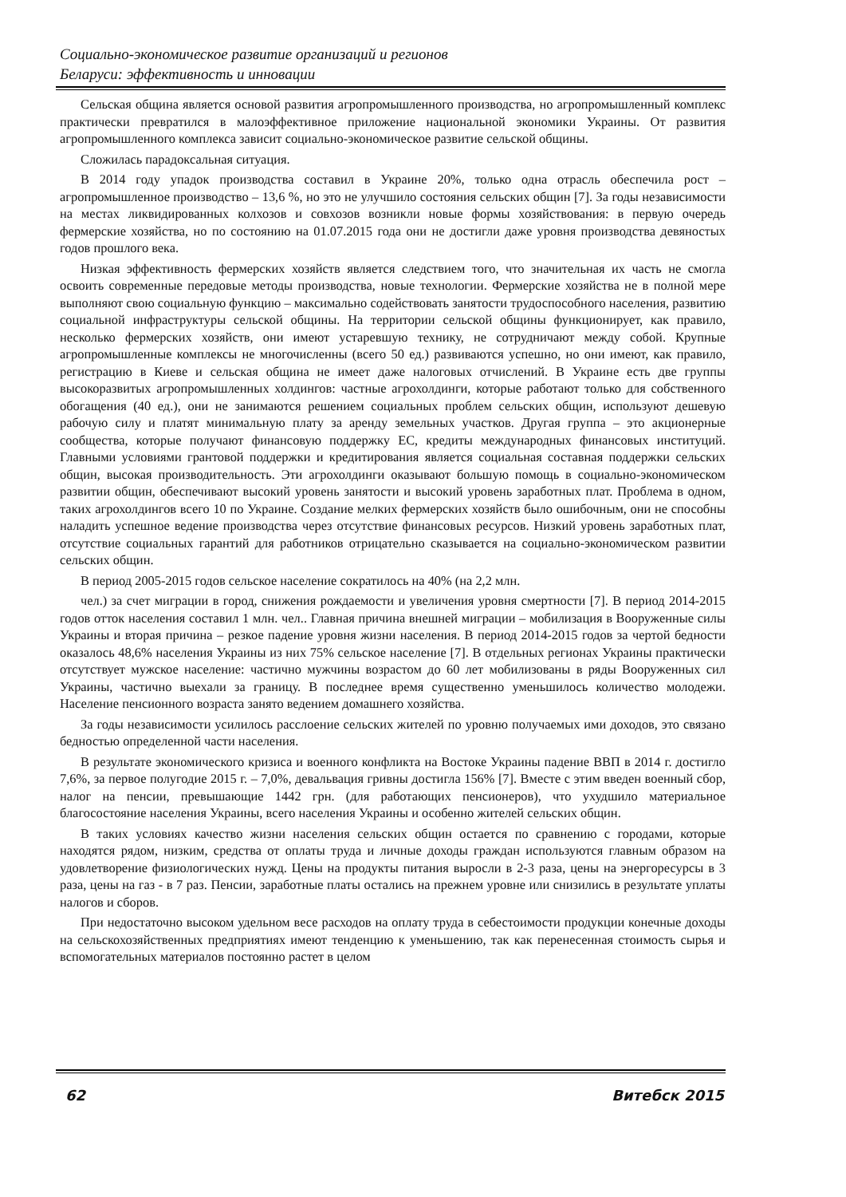Социально-экономическое развитие организаций и регионов
Беларуси: эффективность и инновации
Сельская община является основой развития агропромышленного производства, но агропромышленный комплекс практически превратился в малоэффективное приложение национальной экономики Украины. От развития агропромышленного комплекса зависит социально-экономическое развитие сельской общины.
Сложилась парадоксальная ситуация.
В 2014 году упадок производства составил в Украине 20%, только одна отрасль обеспечила рост – агропромышленное производство – 13,6 %, но это не улучшило состояния сельских общин [7]. За годы независимости на местах ликвидированных колхозов и совхозов возникли новые формы хозяйствования: в первую очередь фермерские хозяйства, но по состоянию на 01.07.2015 года они не достигли даже уровня производства девяностых годов прошлого века.
Низкая эффективность фермерских хозяйств является следствием того, что значительная их часть не смогла освоить современные передовые методы производства, новые технологии. Фермерские хозяйства не в полной мере выполняют свою социальную функцию – максимально содействовать занятости трудоспособного населения, развитию социальной инфраструктуры сельской общины. На территории сельской общины функционирует, как правило, несколько фермерских хозяйств, они имеют устаревшую технику, не сотрудничают между собой. Крупные агропромышленные комплексы не многочисленны (всего 50 ед.) развиваются успешно, но они имеют, как правило, регистрацию в Киеве и сельская община не имеет даже налоговых отчислений. В Украине есть две группы высокоразвитых агропромышленных холдингов: частные агрохолдинги, которые работают только для собственного обогащения (40 ед.), они не занимаются решением социальных проблем сельских общин, используют дешевую рабочую силу и платят минимальную плату за аренду земельных участков. Другая группа – это акционерные сообщества, которые получают финансовую поддержку ЕС, кредиты международных финансовых институций. Главными условиями грантовой поддержки и кредитирования является социальная составная поддержки сельских общин, высокая производительность. Эти агрохолдинги оказывают большую помощь в социально-экономическом развитии общин, обеспечивают высокий уровень занятости и высокий уровень заработных плат. Проблема в одном, таких агрохолдингов всего 10 по Украине. Создание мелких фермерских хозяйств было ошибочным, они не способны наладить успешное ведение производства через отсутствие финансовых ресурсов. Низкий уровень заработных плат, отсутствие социальных гарантий для работников отрицательно сказывается на социально-экономическом развитии сельских общин.
В период 2005-2015 годов сельское население сократилось на 40% (на 2,2 млн.
чел.) за счет миграции в город, снижения рождаемости и увеличения уровня смертности [7]. В период 2014-2015 годов отток населения составил 1 млн. чел.. Главная причина внешней миграции – мобилизация в Вооруженные силы Украины и вторая причина – резкое падение уровня жизни населения. В период 2014-2015 годов за чертой бедности оказалось 48,6% населения Украины из них 75% сельское население [7]. В отдельных регионах Украины практически отсутствует мужское население: частично мужчины возрастом до 60 лет мобилизованы в ряды Вооруженных сил Украины, частично выехали за границу. В последнее время существенно уменьшилось количество молодежи. Население пенсионного возраста занято ведением домашнего хозяйства.
За годы независимости усилилось расслоение сельских жителей по уровню получаемых ими доходов, это связано бедностью определенной части населения.
В результате экономического кризиса и военного конфликта на Востоке Украины падение ВВП в 2014 г. достигло 7,6%, за первое полугодие 2015 г. – 7,0%, девальвация гривны достигла 156% [7]. Вместе с этим введен военный сбор, налог на пенсии, превышающие 1442 грн. (для работающих пенсионеров), что ухудшило материальное благосостояние населения Украины, всего населения Украины и особенно жителей сельских общин.
В таких условиях качество жизни населения сельских общин остается по сравнению с городами, которые находятся рядом, низким, средства от оплаты труда и личные доходы граждан используются главным образом на удовлетворение физиологических нужд. Цены на продукты питания выросли в 2-3 раза, цены на энергоресурсы в 3 раза, цены на газ - в 7 раз. Пенсии, заработные платы остались на прежнем уровне или снизились в результате уплаты налогов и сборов.
При недостаточно высоком удельном весе расходов на оплату труда в себестоимости продукции конечные доходы на сельскохозяйственных предприятиях имеют тенденцию к уменьшению, так как перенесенная стоимость сырья и вспомогательных материалов постоянно растет в целом
62 Витебск 2015